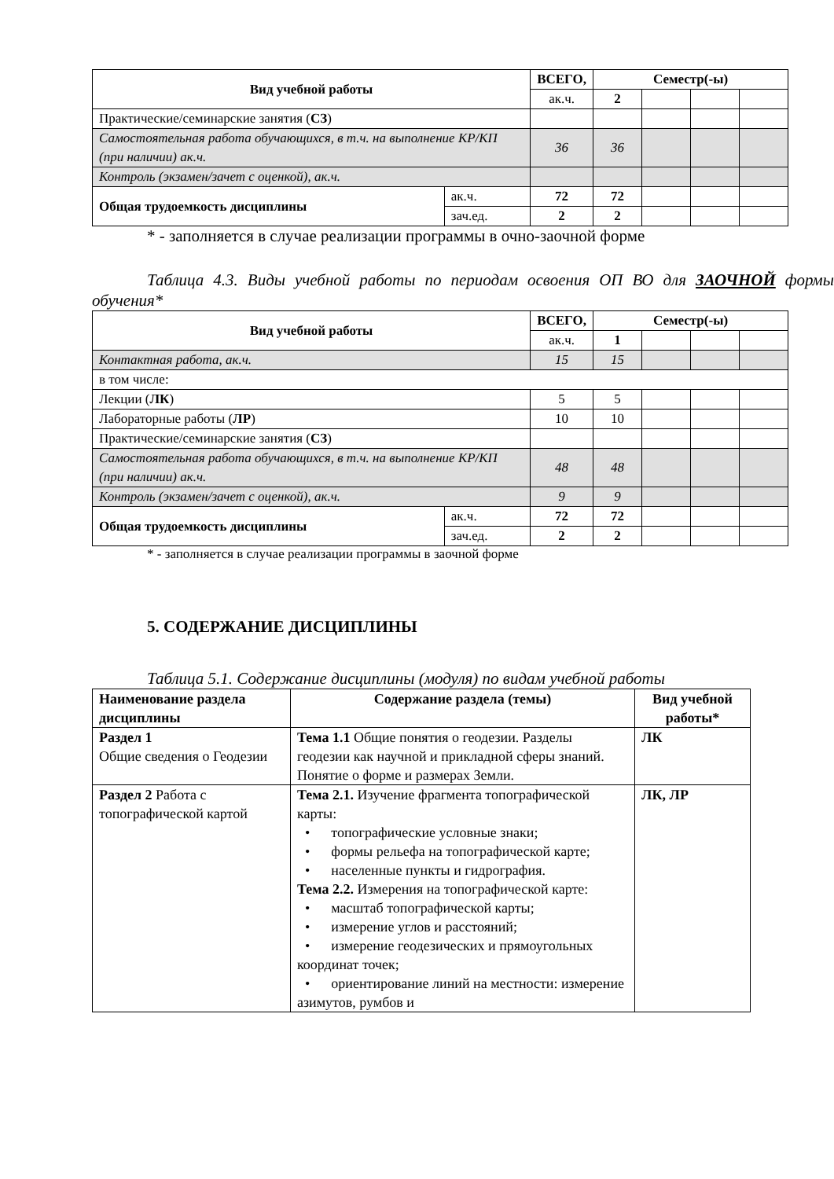| Вид учебной работы | | ВСЕГО, | Семестр(-ы) | | | |
| --- | --- | --- | --- | --- | --- | --- |
| | | ак.ч. | 2 | | | |
| Практические/семинарские занятия ( СЗ ) | | | | | | |
| Самостоятельная работа обучающихся, в т.ч. на выполнение КР/КП (при наличии) ак.ч. | | 36 | 36 | | | |
| Контроль (экзамен/зачет с оценкой), ак.ч. | | | | | | |
| Общая трудоемкость дисциплины | ак.ч. | 72 | 72 | | | |
| | зач.ед. | 2 | 2 | | | |
* - заполняется в случае реализации программы в очно-заочной форме
Таблица 4.3. Виды учебной работы по периодам освоения ОП ВО для ЗАОЧНОЙ формы обучения*
| Вид учебной работы | | ВСЕГО, | Семестр(-ы) | | | |
| --- | --- | --- | --- | --- | --- | --- |
| | | ак.ч. | 1 | | | |
| Контактная работа, ак.ч. | | 15 | 15 | | | |
| в том числе: | | | | | | |
| Лекции ( ЛК ) | | 5 | 5 | | | |
| Лабораторные работы ( ЛР ) | | 10 | 10 | | | |
| Практические/семинарские занятия ( СЗ ) | | | | | | |
| Самостоятельная работа обучающихся, в т.ч. на выполнение КР/КП (при наличии) ак.ч. | | 48 | 48 | | | |
| Контроль (экзамен/зачет с оценкой), ак.ч. | | 9 | 9 | | | |
| Общая трудоемкость дисциплины | ак.ч. | 72 | 72 | | | |
| | зач.ед. | 2 | 2 | | | |
* - заполняется в случае реализации программы в заочной форме
5. СОДЕРЖАНИЕ ДИСЦИПЛИНЫ
Таблица 5.1. Содержание дисциплины (модуля) по видам учебной работы
| Наименование раздела дисциплины | Содержание раздела (темы) | Вид учебной работы* |
| --- | --- | --- |
| Раздел 1 Общие сведения о Геодезии | Тема 1.1 Общие понятия о геодезии. Разделы геодезии как научной и прикладной сферы знаний. Понятие о форме и размерах Земли. | ЛК |
| Раздел 2 Работа с топографической картой | Тема 2.1. Изучение фрагмента топографической карты: • топографические условные знаки; • формы рельефа на топографической карте; • населенные пункты и гидрография. Тема 2.2. Измерения на топографической карте: • масштаб топографической карты; • измерение углов и расстояний; • измерение геодезических и прямоугольных координат точек; • ориентирование линий на местности: измерение азимутов, румбов и | ЛК, ЛР |